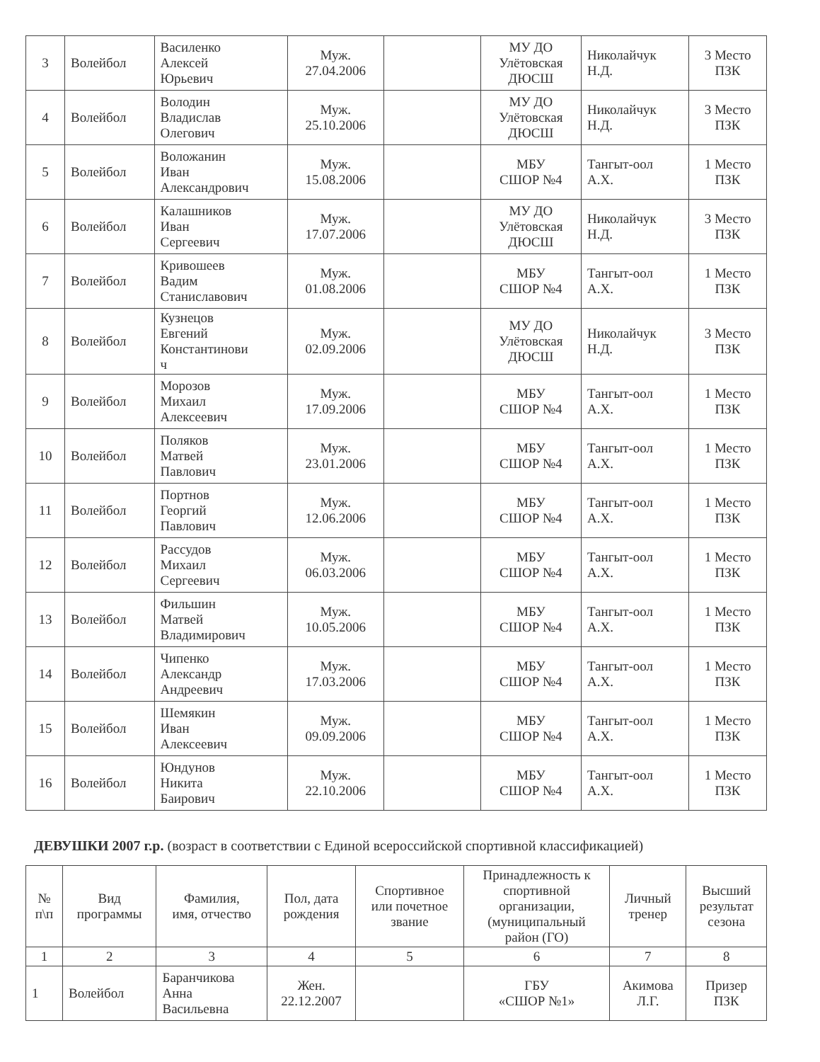| 3 | Волейбол | Василенко Алексей Юрьевич | Муж. 27.04.2006 | | МУ ДО Улётовская ДЮСШ | Николайчук Н.Д. | 3 Место ПЗК |
| 4 | Волейбол | Володин Владислав Олегович | Муж. 25.10.2006 | | МУ ДО Улётовская ДЮСШ | Николайчук Н.Д. | 3 Место ПЗК |
| 5 | Волейбол | Воложанин Иван Александрович | Муж. 15.08.2006 | | МБУ СШОР №4 | Тангыт-оол А.Х. | 1 Место ПЗК |
| 6 | Волейбол | Калашников Иван Сергеевич | Муж. 17.07.2006 | | МУ ДО Улётовская ДЮСШ | Николайчук Н.Д. | 3 Место ПЗК |
| 7 | Волейбол | Кривошеев Вадим Станиславович | Муж. 01.08.2006 | | МБУ СШОР №4 | Тангыт-оол А.Х. | 1 Место ПЗК |
| 8 | Волейбол | Кузнецов Евгений Константинови ч | Муж. 02.09.2006 | | МУ ДО Улётовская ДЮСШ | Николайчук Н.Д. | 3 Место ПЗК |
| 9 | Волейбол | Морозов Михаил Алексеевич | Муж. 17.09.2006 | | МБУ СШОР №4 | Тангыт-оол А.Х. | 1 Место ПЗК |
| 10 | Волейбол | Поляков Матвей Павлович | Муж. 23.01.2006 | | МБУ СШОР №4 | Тангыт-оол А.Х. | 1 Место ПЗК |
| 11 | Волейбол | Портнов Георгий Павлович | Муж. 12.06.2006 | | МБУ СШОР №4 | Тангыт-оол А.Х. | 1 Место ПЗК |
| 12 | Волейбол | Рассудов Михаил Сергеевич | Муж. 06.03.2006 | | МБУ СШОР №4 | Тангыт-оол А.Х. | 1 Место ПЗК |
| 13 | Волейбол | Фильшин Матвей Владимирович | Муж. 10.05.2006 | | МБУ СШОР №4 | Тангыт-оол А.Х. | 1 Место ПЗК |
| 14 | Волейбол | Чипенко Александр Андреевич | Муж. 17.03.2006 | | МБУ СШОР №4 | Тангыт-оол А.Х. | 1 Место ПЗК |
| 15 | Волейбол | Шемякин Иван Алексеевич | Муж. 09.09.2006 | | МБУ СШОР №4 | Тангыт-оол А.Х. | 1 Место ПЗК |
| 16 | Волейбол | Юндунов Никита Баирович | Муж. 22.10.2006 | | МБУ СШОР №4 | Тангыт-оол А.Х. | 1 Место ПЗК |
ДЕВУШКИ 2007 г.р. (возраст в соответствии с Единой всероссийской спортивной классификацией)
| № п\п | Вид программы | Фамилия, имя, отчество | Пол, дата рождения | Спортивное или почетное звание | Принадлежность к спортивной организации, (муниципальный район (ГО) | Личный тренер | Высший результат сезона |
| --- | --- | --- | --- | --- | --- | --- | --- |
| 1 | 2 | 3 | 4 | 5 | 6 | 7 | 8 |
| 1 | Волейбол | Баранчикова Анна Васильевна | Жен. 22.12.2007 | | ГБУ «СШОР №1» | Акимова Л.Г. | Призер ПЗК |